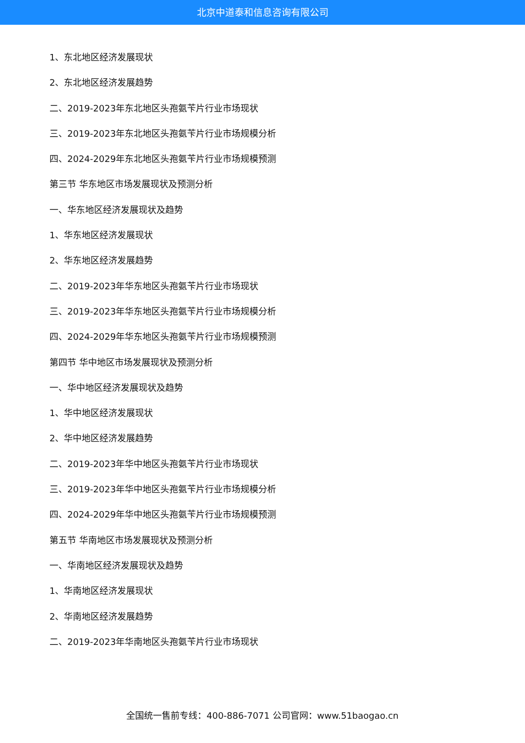北京中道泰和信息咨询有限公司
1、东北地区经济发展现状
2、东北地区经济发展趋势
二、2019-2023年东北地区头孢氨苄片行业市场现状
三、2019-2023年东北地区头孢氨苄片行业市场规模分析
四、2024-2029年东北地区头孢氨苄片行业市场规模预测
第三节 华东地区市场发展现状及预测分析
一、华东地区经济发展现状及趋势
1、华东地区经济发展现状
2、华东地区经济发展趋势
二、2019-2023年华东地区头孢氨苄片行业市场现状
三、2019-2023年华东地区头孢氨苄片行业市场规模分析
四、2024-2029年华东地区头孢氨苄片行业市场规模预测
第四节 华中地区市场发展现状及预测分析
一、华中地区经济发展现状及趋势
1、华中地区经济发展现状
2、华中地区经济发展趋势
二、2019-2023年华中地区头孢氨苄片行业市场现状
三、2019-2023年华中地区头孢氨苄片行业市场规模分析
四、2024-2029年华中地区头孢氨苄片行业市场规模预测
第五节 华南地区市场发展现状及预测分析
一、华南地区经济发展现状及趋势
1、华南地区经济发展现状
2、华南地区经济发展趋势
二、2019-2023年华南地区头孢氨苄片行业市场现状
全国统一售前专线：400-886-7071 公司官网：www.51baogao.cn